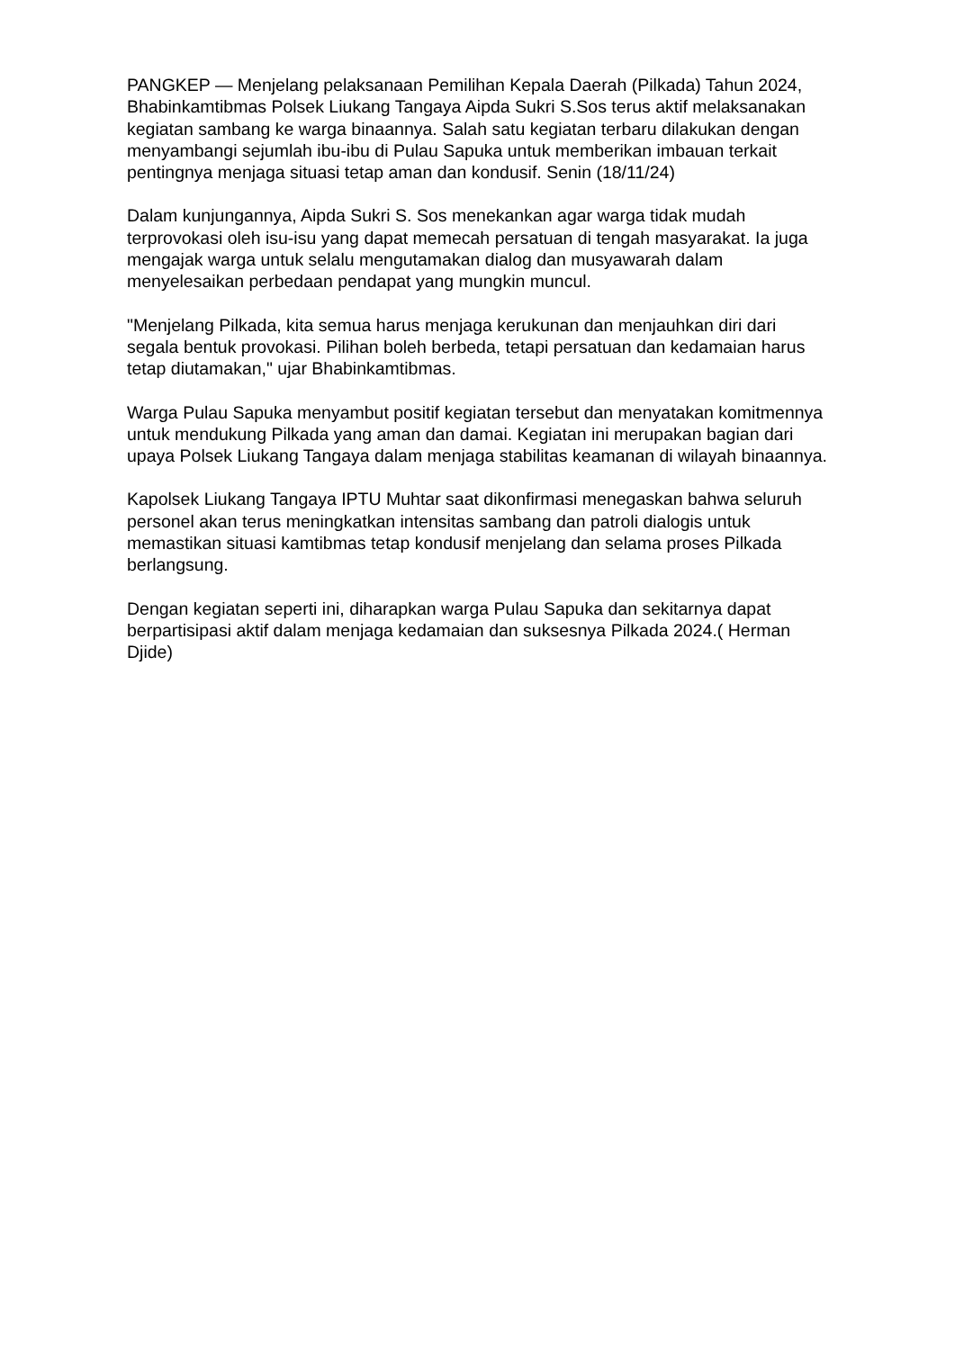PANGKEP — Menjelang pelaksanaan Pemilihan Kepala Daerah (Pilkada) Tahun 2024, Bhabinkamtibmas Polsek Liukang Tangaya Aipda Sukri S.Sos terus aktif melaksanakan kegiatan sambang ke warga binaannya. Salah satu kegiatan terbaru dilakukan dengan menyambangi sejumlah ibu-ibu di Pulau Sapuka untuk memberikan imbauan terkait pentingnya menjaga situasi tetap aman dan kondusif. Senin (18/11/24)
Dalam kunjungannya, Aipda Sukri S. Sos menekankan agar warga tidak mudah terprovokasi oleh isu-isu yang dapat memecah persatuan di tengah masyarakat. Ia juga mengajak warga untuk selalu mengutamakan dialog dan musyawarah dalam menyelesaikan perbedaan pendapat yang mungkin muncul.
"Menjelang Pilkada, kita semua harus menjaga kerukunan dan menjauhkan diri dari segala bentuk provokasi. Pilihan boleh berbeda, tetapi persatuan dan kedamaian harus tetap diutamakan," ujar Bhabinkamtibmas.
Warga Pulau Sapuka menyambut positif kegiatan tersebut dan menyatakan komitmennya untuk mendukung Pilkada yang aman dan damai. Kegiatan ini merupakan bagian dari upaya Polsek Liukang Tangaya dalam menjaga stabilitas keamanan di wilayah binaannya.
Kapolsek Liukang Tangaya IPTU Muhtar saat dikonfirmasi menegaskan bahwa seluruh personel akan terus meningkatkan intensitas sambang dan patroli dialogis untuk memastikan situasi kamtibmas tetap kondusif menjelang dan selama proses Pilkada berlangsung.
Dengan kegiatan seperti ini, diharapkan warga Pulau Sapuka dan sekitarnya dapat berpartisipasi aktif dalam menjaga kedamaian dan suksesnya Pilkada 2024.( Herman Djide)